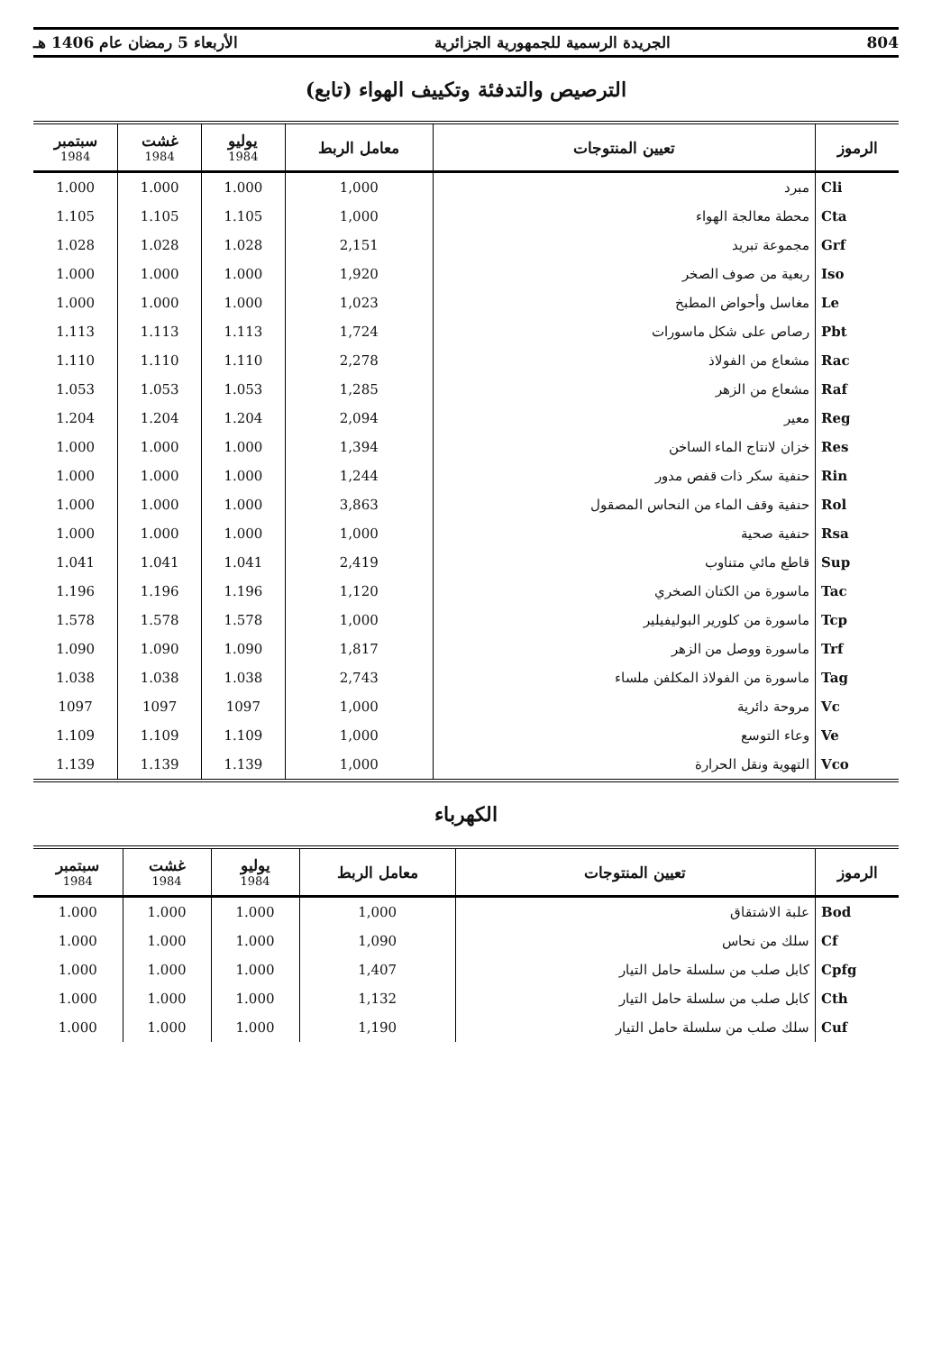804 الجريدة الرسمية للجمهورية الجزائرية الأربعاء 5 رمضان عام 1406 هـ
الترصيص والتدفئة وتكييف الهواء (تابع)
| الرموز | تعيين المنتوجات | معامل الربط | يوليو 1984 | غشت 1984 | سبتمبر 1984 |
| --- | --- | --- | --- | --- | --- |
| Cli | مبرد | 1,000 | 1.000 | 1.000 | 1.000 |
| Cta | محطة معالجة الهواء | 1,000 | 1.105 | 1.105 | 1.105 |
| Grf | مجموعة تبريد | 2,151 | 1.028 | 1.028 | 1.028 |
| Iso | ربعية من صوف الصخر | 1,920 | 1.000 | 1.000 | 1.000 |
| Le | مغاسل وأحواض المطبخ | 1,023 | 1.000 | 1.000 | 1.000 |
| Pbt | رصاص على شكل ماسورات | 1,724 | 1.113 | 1.113 | 1.113 |
| Rac | مشعاع من الفولاذ | 2,278 | 1.110 | 1.110 | 1.110 |
| Raf | مشعاع من الزهر | 1,285 | 1.053 | 1.053 | 1.053 |
| Reg | معير | 2,094 | 1.204 | 1.204 | 1.204 |
| Res | خزان لانتاج الماء الساخن | 1,394 | 1.000 | 1.000 | 1.000 |
| Rin | حنفية سكر ذات قفص مدور | 1,244 | 1.000 | 1.000 | 1.000 |
| Rol | حنفية وقف الماء من النحاس المصقول | 3,863 | 1.000 | 1.000 | 1.000 |
| Rsa | حنفية صحية | 1,000 | 1.000 | 1.000 | 1.000 |
| Sup | قاطع مائي متناوب | 2,419 | 1.041 | 1.041 | 1.041 |
| Tac | ماسورة من الكتان الصخري | 1,120 | 1.196 | 1.196 | 1.196 |
| Tcp | ماسورة من كلورير البوليفيلير | 1,000 | 1.578 | 1.578 | 1.578 |
| Trf | ماسورة ووصل من الزهر | 1,817 | 1.090 | 1.090 | 1.090 |
| Tag | ماسورة من الفولاذ المكلفن ملساء | 2,743 | 1.038 | 1.038 | 1.038 |
| Vc | مروحة دائرية | 1,000 | 1097 | 1097 | 1097 |
| Ve | وعاء التوسع | 1,000 | 1.109 | 1.109 | 1.109 |
| Vco | التهوية ونقل الحرارة | 1,000 | 1.139 | 1.139 | 1.139 |
الكهرباء
| الرموز | تعيين المنتوجات | معامل الربط | يوليو 1984 | غشت 1984 | سبتمبر 1984 |
| --- | --- | --- | --- | --- | --- |
| Bod | علبة الاشتقاق | 1,000 | 1.000 | 1.000 | 1.000 |
| Cf | سلك من نحاس | 1,090 | 1.000 | 1.000 | 1.000 |
| Cpfg | كابل صلب من سلسلة حامل التيار | 1,407 | 1.000 | 1.000 | 1.000 |
| Cth | كابل صلب من سلسلة حامل التيار | 1,132 | 1.000 | 1.000 | 1.000 |
| Cuf | سلك صلب من سلسلة حامل التيار | 1,190 | 1.000 | 1.000 | 1.000 |